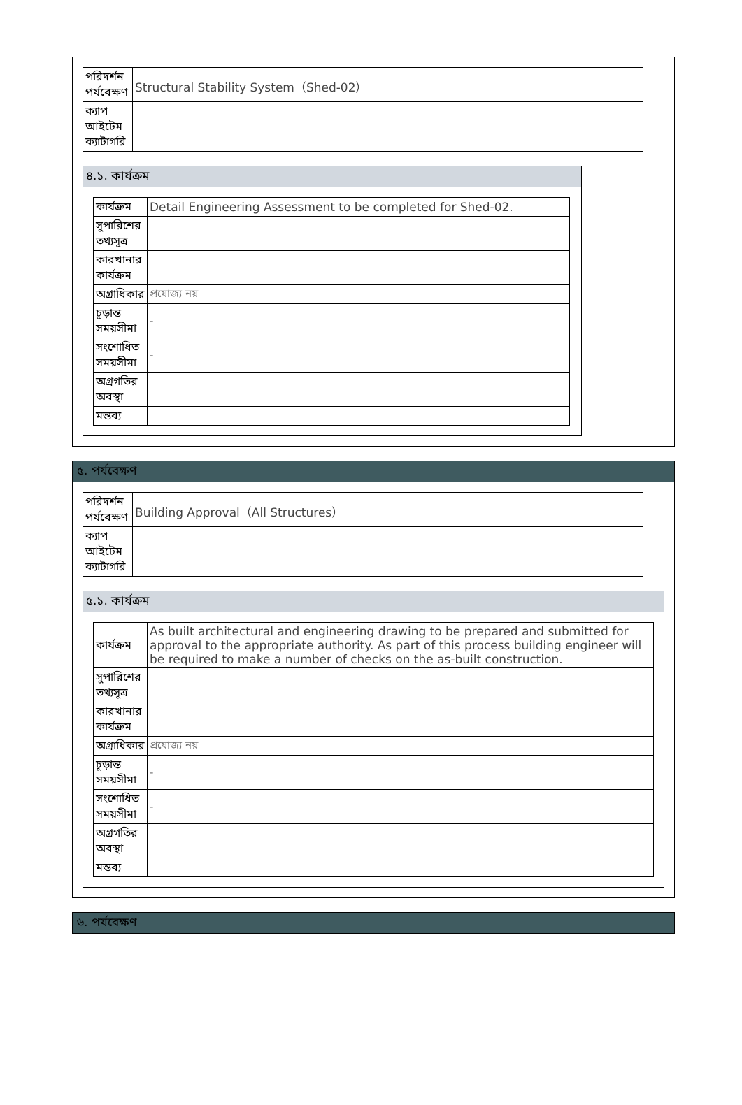| পরিদর্শন পর্যবেক্ষণ | Structural Stability System（Shed-02） |
| ক্যাপ আইটেম ক্যাটাগরি | |
৪.১. কার্যক্রম
| কার্যক্রম | Detail Engineering Assessment to be completed for Shed-02. |
| সুপারিশের তথ্যসূত্র | |
| কারখানার কার্যক্রম | |
| অগ্রাধিকার | প্রযোজ্য নয় |
| চূড়ান্ত সময়সীমা | - |
| সংশোধিত সময়সীমা | - |
| অগ্রগতির অবস্থা | |
| মন্তব্য | |
৫. পর্যবেক্ষণ
| পরিদর্শন পর্যবেক্ষণ | Building Approval（All Structures） |
| ক্যাপ আইটেম ক্যাটাগরি | |
৫.১. কার্যক্রম
| কার্যক্রম | As built architectural and engineering drawing to be prepared and submitted for approval to the appropriate authority. As part of this process building engineer will be required to make a number of checks on the as-built construction. |
| সুপারিশের তথ্যসূত্র | |
| কারখানার কার্যক্রম | |
| অগ্রাধিকার | প্রযোজ্য নয় |
| চূড়ান্ত সময়সীমা | - |
| সংশোধিত সময়সীমা | - |
| অগ্রগতির অবস্থা | |
| মন্তব্য | |
৬. পর্যবেক্ষণ